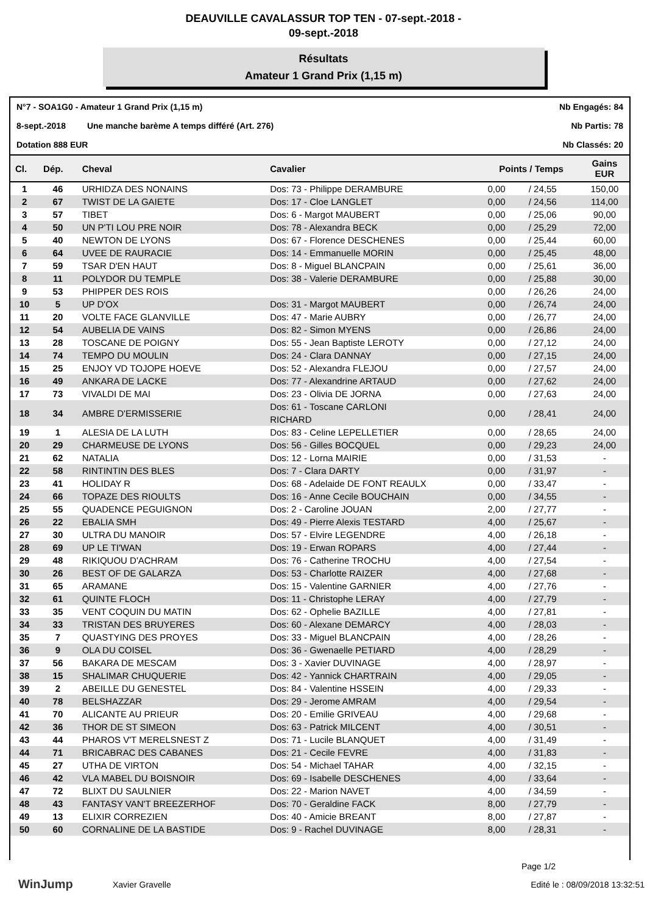DEAUVILLE CAVALASSUR TOP TEN - 07-sept.-2018 -
09-sept.-2018
Résultats
Amateur 1 Grand Prix (1,15 m)
N°7 - SOA1G0 - Amateur 1 Grand Prix (1,15 m) Nb Engagés: 84
8-sept.-2018 Une manche barème A temps différé (Art. 276) Nb Partis: 78
Dotation 888 EUR Nb Classés: 20
| Cl. | Dép. | Cheval | Cavalier | Points / Temps | | Gains EUR |
| --- | --- | --- | --- | --- | --- | --- |
| 1 | 46 | URHIDZA DES NONAINS | Dos: 73 - Philippe DERAMBURE | 0,00 | / 24,55 | 150,00 |
| 2 | 67 | TWIST DE LA GAIETE | Dos: 17 - Cloe LANGLET | 0,00 | / 24,56 | 114,00 |
| 3 | 57 | TIBET | Dos: 6 - Margot MAUBERT | 0,00 | / 25,06 | 90,00 |
| 4 | 50 | UN P'TI LOU PRE NOIR | Dos: 78 - Alexandra BECK | 0,00 | / 25,29 | 72,00 |
| 5 | 40 | NEWTON DE LYONS | Dos: 67 - Florence DESCHENES | 0,00 | / 25,44 | 60,00 |
| 6 | 64 | UVEE DE RAURACIE | Dos: 14 - Emmanuelle MORIN | 0,00 | / 25,45 | 48,00 |
| 7 | 59 | TSAR D'EN HAUT | Dos: 8 - Miguel BLANCPAIN | 0,00 | / 25,61 | 36,00 |
| 8 | 11 | POLYDOR DU TEMPLE | Dos: 38 - Valerie DERAMBURE | 0,00 | / 25,88 | 30,00 |
| 9 | 53 | PHIPPER DES ROIS | | 0,00 | / 26,26 | 24,00 |
| 10 | 5 | UP D'OX | Dos: 31 - Margot MAUBERT | 0,00 | / 26,74 | 24,00 |
| 11 | 20 | VOLTE FACE GLANVILLE | Dos: 47 - Marie AUBRY | 0,00 | / 26,77 | 24,00 |
| 12 | 54 | AUBELIA DE VAINS | Dos: 82 - Simon MYENS | 0,00 | / 26,86 | 24,00 |
| 13 | 28 | TOSCANE DE POIGNY | Dos: 55 - Jean Baptiste LEROTY | 0,00 | / 27,12 | 24,00 |
| 14 | 74 | TEMPO DU MOULIN | Dos: 24 - Clara DANNAY | 0,00 | / 27,15 | 24,00 |
| 15 | 25 | ENJOY VD TOJOPE HOEVE | Dos: 52 - Alexandra FLEJOU | 0,00 | / 27,57 | 24,00 |
| 16 | 49 | ANKARA DE LACKE | Dos: 77 - Alexandrine ARTAUD | 0,00 | / 27,62 | 24,00 |
| 17 | 73 | VIVALDI DE MAI | Dos: 23 - Olivia DE JORNA | 0,00 | / 27,63 | 24,00 |
| 18 | 34 | AMBRE D'ERMISSERIE | Dos: 61 - Toscane CARLONI RICHARD | 0,00 | / 28,41 | 24,00 |
| 19 | 1 | ALESIA DE LA LUTH | Dos: 83 - Celine LEPELLETIER | 0,00 | / 28,65 | 24,00 |
| 20 | 29 | CHARMEUSE DE LYONS | Dos: 56 - Gilles BOCQUEL | 0,00 | / 29,23 | 24,00 |
| 21 | 62 | NATALIA | Dos: 12 - Lorna MAIRIE | 0,00 | / 31,53 | - |
| 22 | 58 | RINTINTIN DES BLES | Dos: 7 - Clara DARTY | 0,00 | / 31,97 | - |
| 23 | 41 | HOLIDAY R | Dos: 68 - Adelaide DE FONT REAULX | 0,00 | / 33,47 | - |
| 24 | 66 | TOPAZE DES RIOULTS | Dos: 16 - Anne Cecile BOUCHAIN | 0,00 | / 34,55 | - |
| 25 | 55 | QUADENCE PEGUIGNON | Dos: 2 - Caroline JOUAN | 2,00 | / 27,77 | - |
| 26 | 22 | EBALIA SMH | Dos: 49 - Pierre Alexis TESTARD | 4,00 | / 25,67 | - |
| 27 | 30 | ULTRA DU MANOIR | Dos: 57 - Elvire LEGENDRE | 4,00 | / 26,18 | - |
| 28 | 69 | UP LE TI'WAN | Dos: 19 - Erwan ROPARS | 4,00 | / 27,44 | - |
| 29 | 48 | RIKIQUOU D'ACHRAM | Dos: 76 - Catherine TROCHU | 4,00 | / 27,54 | - |
| 30 | 26 | BEST OF DE GALARZA | Dos: 53 - Charlotte RAIZER | 4,00 | / 27,68 | - |
| 31 | 65 | ARAMANE | Dos: 15 - Valentine GARNIER | 4,00 | / 27,76 | - |
| 32 | 61 | QUINTE FLOCH | Dos: 11 - Christophe LERAY | 4,00 | / 27,79 | - |
| 33 | 35 | VENT COQUIN DU MATIN | Dos: 62 - Ophelie BAZILLE | 4,00 | / 27,81 | - |
| 34 | 33 | TRISTAN DES BRUYERES | Dos: 60 - Alexane DEMARCY | 4,00 | / 28,03 | - |
| 35 | 7 | QUASTYING DES PROYES | Dos: 33 - Miguel BLANCPAIN | 4,00 | / 28,26 | - |
| 36 | 9 | OLA DU COISEL | Dos: 36 - Gwenaelle PETIARD | 4,00 | / 28,29 | - |
| 37 | 56 | BAKARA DE MESCAM | Dos: 3 - Xavier DUVINAGE | 4,00 | / 28,97 | - |
| 38 | 15 | SHALIMAR CHUQUERIE | Dos: 42 - Yannick CHARTRAIN | 4,00 | / 29,05 | - |
| 39 | 2 | ABEILLE DU GENESTEL | Dos: 84 - Valentine HSSEIN | 4,00 | / 29,33 | - |
| 40 | 78 | BELSHAZZAR | Dos: 29 - Jerome AMRAM | 4,00 | / 29,54 | - |
| 41 | 70 | ALICANTE AU PRIEUR | Dos: 20 - Emilie GRIVEAU | 4,00 | / 29,68 | - |
| 42 | 36 | THOR DE ST SIMEON | Dos: 63 - Patrick MILCENT | 4,00 | / 30,51 | - |
| 43 | 44 | PHAROS V'T MERELSNEST Z | Dos: 71 - Lucile BLANQUET | 4,00 | / 31,49 | - |
| 44 | 71 | BRICABRAC DES CABANES | Dos: 21 - Cecile FEVRE | 4,00 | / 31,83 | - |
| 45 | 27 | UTHA DE VIRTON | Dos: 54 - Michael TAHAR | 4,00 | / 32,15 | - |
| 46 | 42 | VLA MABEL DU BOISNOIR | Dos: 69 - Isabelle DESCHENES | 4,00 | / 33,64 | - |
| 47 | 72 | BLIXT DU SAULNIER | Dos: 22 - Marion NAVET | 4,00 | / 34,59 | - |
| 48 | 43 | FANTASY VAN'T BREEZERHOF | Dos: 70 - Geraldine FACK | 8,00 | / 27,79 | - |
| 49 | 13 | ELIXIR CORREZIEN | Dos: 40 - Amicie BREANT | 8,00 | / 27,87 | - |
| 50 | 60 | CORNALINE DE LA BASTIDE | Dos: 9 - Rachel DUVINAGE | 8,00 | / 28,31 | - |
Page 1/2
WinJump
Xavier Gravelle Edité le : 08/09/2018 13:32:51